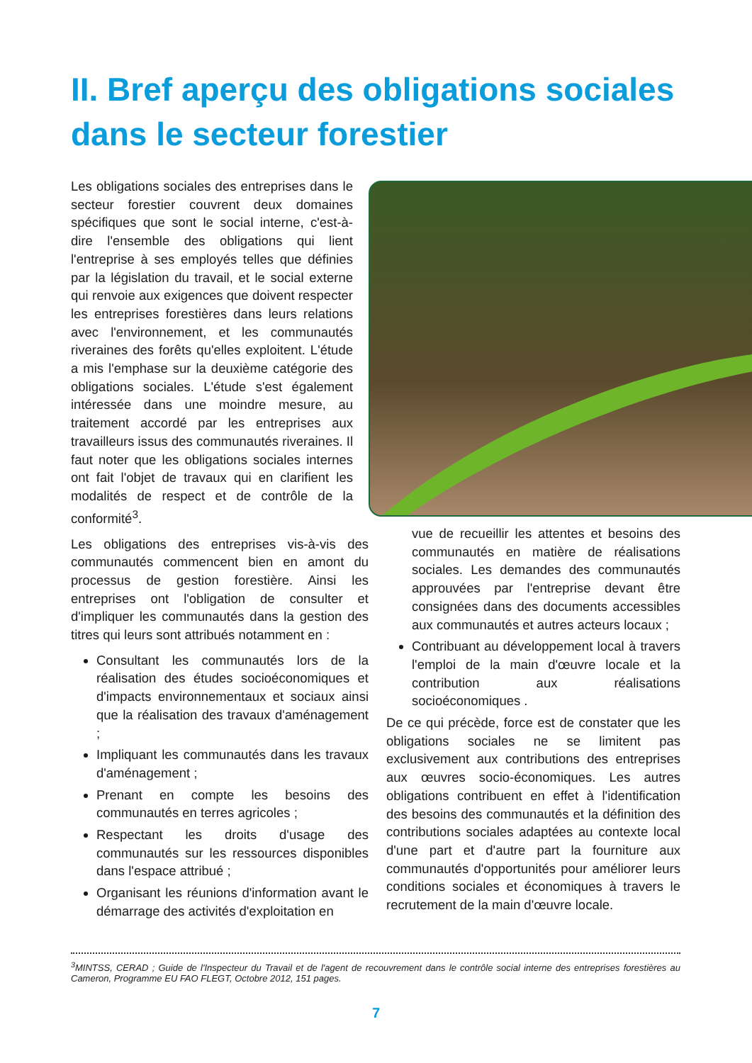II. Bref aperçu des obligations sociales dans le secteur forestier
Les obligations sociales des entreprises dans le secteur forestier couvrent deux domaines spécifiques que sont le social interne, c'est-à-dire l'ensemble des obligations qui lient l'entreprise à ses employés telles que définies par la législation du travail, et le social externe qui renvoie aux exigences que doivent respecter les entreprises forestières dans leurs relations avec l'environnement, et les communautés riveraines des forêts qu'elles exploitent. L'étude a mis l'emphase sur la deuxième catégorie des obligations sociales. L'étude s'est également intéressée dans une moindre mesure, au traitement accordé par les entreprises aux travailleurs issus des communautés riveraines. Il faut noter que les obligations sociales internes ont fait l'objet de travaux qui en clarifient les modalités de respect et de contrôle de la conformité<sup>3</sup>.
Les obligations des entreprises vis-à-vis des communautés commencent bien en amont du processus de gestion forestière. Ainsi les entreprises ont l'obligation de consulter et d'impliquer les communautés dans la gestion des titres qui leurs sont attribués notamment en :
Consultant les communautés lors de la réalisation des études socioéconomiques et d'impacts environnementaux et sociaux ainsi que la réalisation des travaux d'aménagement ;
Impliquant les communautés dans les travaux d'aménagement ;
Prenant en compte les besoins des communautés en terres agricoles ;
Respectant les droits d'usage des communautés sur les ressources disponibles dans l'espace attribué ;
Organisant les réunions d'information avant le démarrage des activités d'exploitation en
vue de recueillir les attentes et besoins des communautés en matière de réalisations sociales. Les demandes des communautés approuvées par l'entreprise devant être consignées dans des documents accessibles aux communautés et autres acteurs locaux ;
Contribuant au développement local à travers l'emploi de la main d'œuvre locale et la contribution aux réalisations socioéconomiques .
De ce qui précède, force est de constater que les obligations sociales ne se limitent pas exclusivement aux contributions des entreprises aux œuvres socio-économiques. Les autres obligations contribuent en effet à l'identification des besoins des communautés et la définition des contributions sociales adaptées au contexte local d'une part et d'autre part la fourniture aux communautés d'opportunités pour améliorer leurs conditions sociales et économiques à travers le recrutement de la main d'œuvre locale.
<sup>3</sup> MINTSS, CERAD ; Guide de l'Inspecteur du Travail et de l'agent de recouvrement dans le contrôle social interne des entreprises forestières au Cameron, Programme EU FAO FLEGT, Octobre 2012, 151 pages.
7